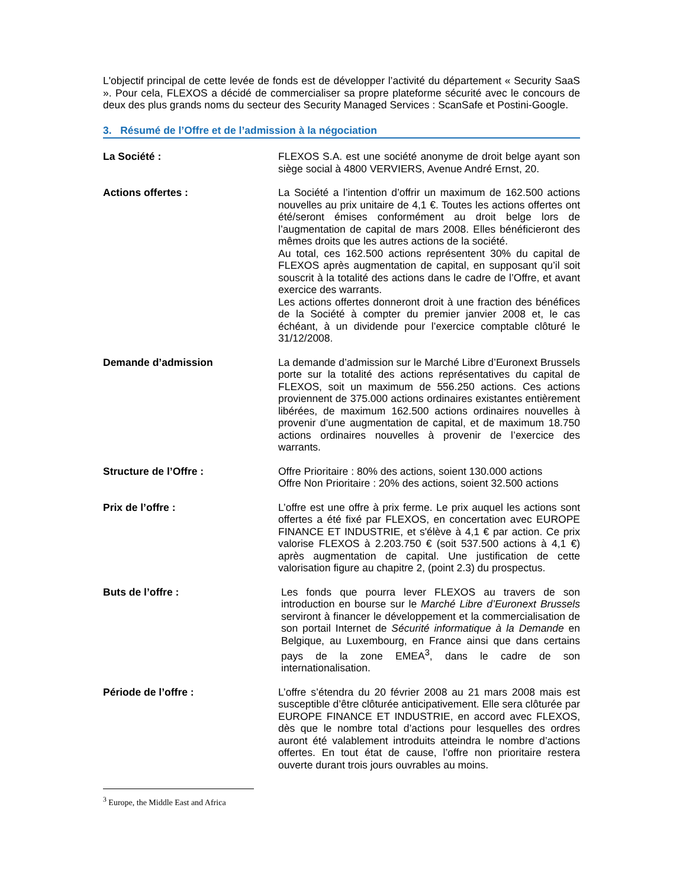L'objectif principal de cette levée de fonds est de développer l’activité du département « Security SaaS ». Pour cela, FLEXOS a décidé de commercialiser sa propre plateforme sécurité avec le concours de deux des plus grands noms du secteur des Security Managed Services : ScanSafe et Postini-Google.
3. Résumé de l’Offre et de l’admission à la négociation
La Société : FLEXOS S.A. est une société anonyme de droit belge ayant son siège social à 4800 VERVIERS, Avenue André Ernst, 20.
Actions offertes : La Société a l’intention d’offrir un maximum de 162.500 actions nouvelles au prix unitaire de 4,1 €. Toutes les actions offertes ont été/seront émises conformément au droit belge lors de l’augmentation de capital de mars 2008. Elles bénéficieront des mêmes droits que les autres actions de la société.
Au total, ces 162.500 actions représentent 30% du capital de FLEXOS après augmentation de capital, en supposant qu’il soit souscrit à la totalité des actions dans le cadre de l’Offre, et avant exercice des warrants.
Les actions offertes donneront droit à une fraction des bénéfices de la Société à compter du premier janvier 2008 et, le cas échéant, à un dividende pour l’exercice comptable clôturé le 31/12/2008.
Demande d’admission La demande d’admission sur le Marché Libre d’Euronext Brussels porte sur la totalité des actions représentatives du capital de FLEXOS, soit un maximum de 556.250 actions. Ces actions proviennent de 375.000 actions ordinaires existantes entièrement libérées, de maximum 162.500 actions ordinaires nouvelles à provenir d’une augmentation de capital, et de maximum 18.750 actions ordinaires nouvelles à provenir de l’exercice des warrants.
Structure de l’Offre : Offre Prioritaire : 80% des actions, soient 130.000 actions
Offre Non Prioritaire : 20% des actions, soient 32.500 actions
Prix de l’offre : L’offre est une offre à prix ferme. Le prix auquel les actions sont offertes a été fixé par FLEXOS, en concertation avec EUROPE FINANCE ET INDUSTRIE, et s'élève à 4,1 € par action. Ce prix valorise FLEXOS à 2.203.750 € (soit 537.500 actions à 4,1 €) après augmentation de capital. Une justification de cette valorisation figure au chapitre 2, (point 2.3) du prospectus.
Buts de l’offre : Les fonds que pourra lever FLEXOS au travers de son introduction en bourse sur le Marché Libre d’Euronext Brussels serviront à financer le développement et la commercialisation de son portail Internet de Sécurité informatique à la Demande en Belgique, au Luxembourg, en France ainsi que dans certains pays de la zone EMEA<sup>3</sup>, dans le cadre de son internationalisation.
Période de l’offre : L’offre s’étendra du 20 février 2008 au 21 mars 2008 mais est susceptible d’être clôturée anticipativement. Elle sera clôturée par EUROPE FINANCE ET INDUSTRIE, en accord avec FLEXOS, dès que le nombre total d’actions pour lesquelles des ordres auront été valablement introduits atteindra le nombre d’actions offertes. En tout état de cause, l’offre non prioritaire restera ouverte durant trois jours ouvrables au moins.
<sup>3</sup> Europe, the Middle East and Africa